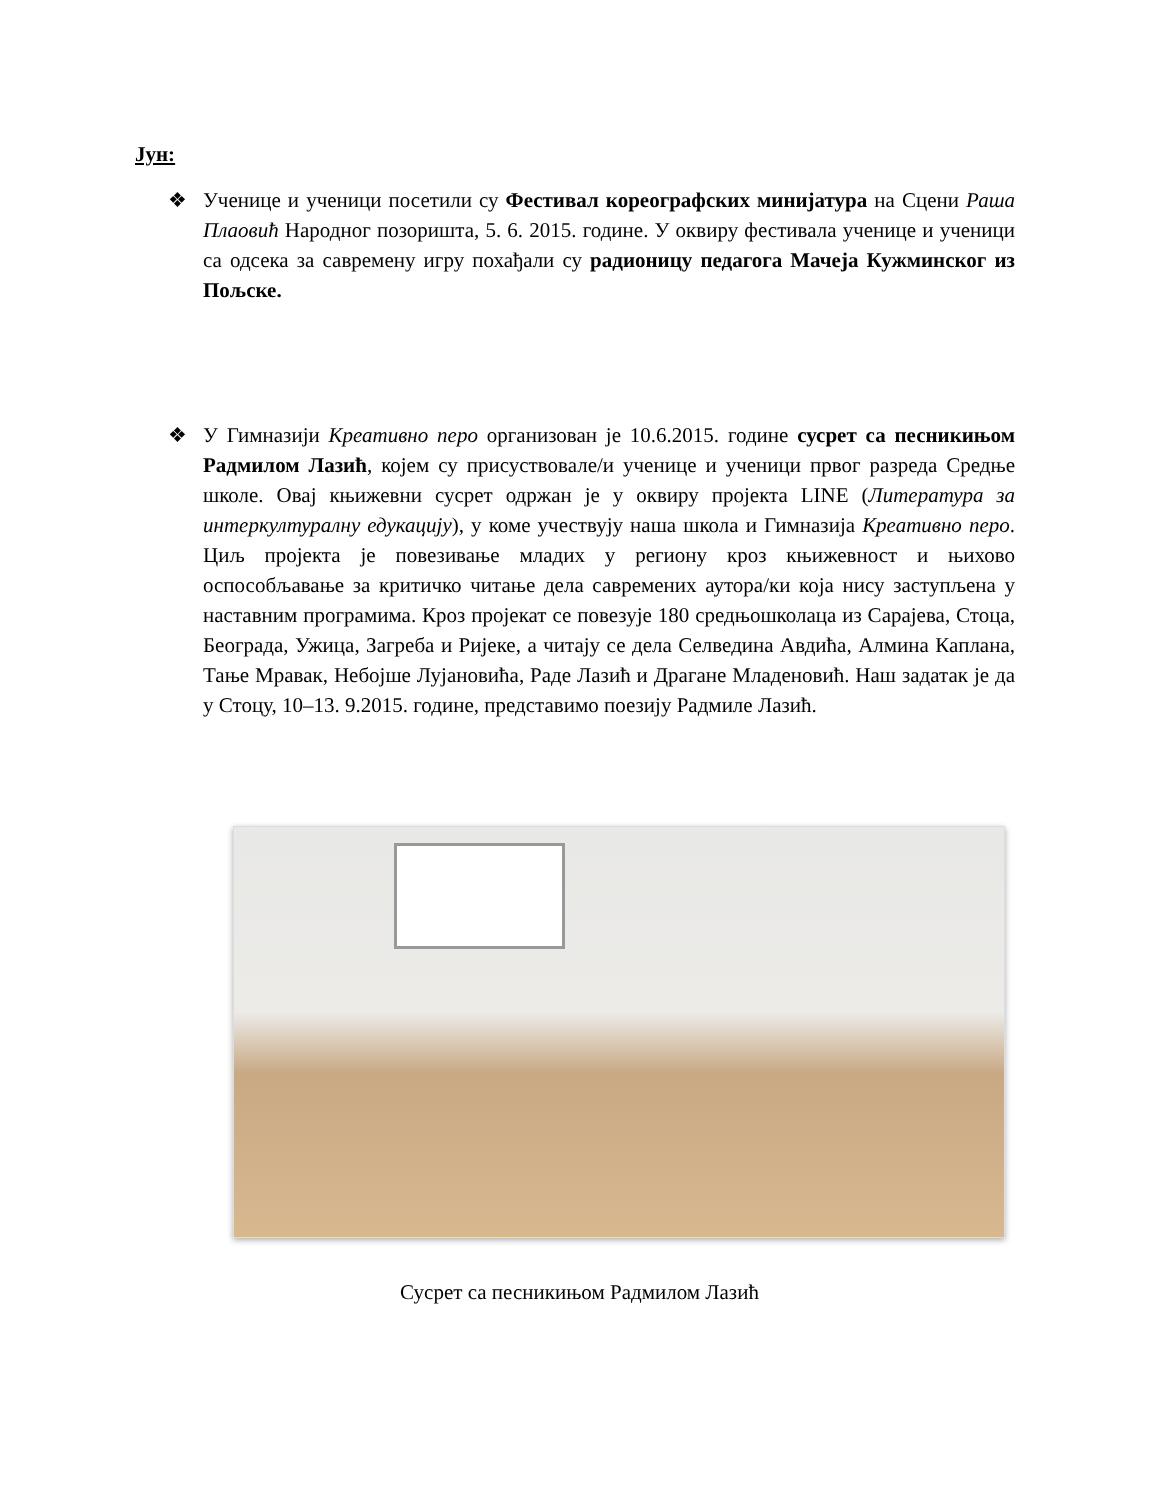Јун:
❖ Ученице и ученици посетили су Фестивал кореографских минијатура на Сцени Раша Плаовић Народног позоришта, 5. 6. 2015. године. У оквиру фестивала ученице и ученици са одсека за савремену игру похађали су радионицу педагога Мачеја Кужминског из Пољске.
❖ У Гимназији Креативно перо организован је 10.6.2015. године сусрет са песникињом Радмилом Лазић, којем су присуствовале/и ученице и ученици првог разреда Средње школе. Овај књижевни сусрет одржан је у оквиру пројекта LINE (Литература за интеркултуралну едукацију), у коме учествују наша школа и Гимназија Креативно перо. Циљ пројекта је повезивање младих у региону кроз књижевност и њихово оспособљавање за критичко читање дела савремених аутора/ки која нису заступљена у наставним програмима. Кроз пројекат се повезује 180 средњошколаца из Сарајева, Стоца, Београда, Ужица, Загреба и Ријеке, а читају се дела Селведина Авдића, Алмина Каплана, Тање Мравак, Небојше Лујановића, Раде Лазић и Драгане Младеновић. Наш задатак је да у Стоцу, 10–13. 9.2015. године, представимо поезију Радмиле Лазић.
Сусрет са песникињом Радмилом Лазић